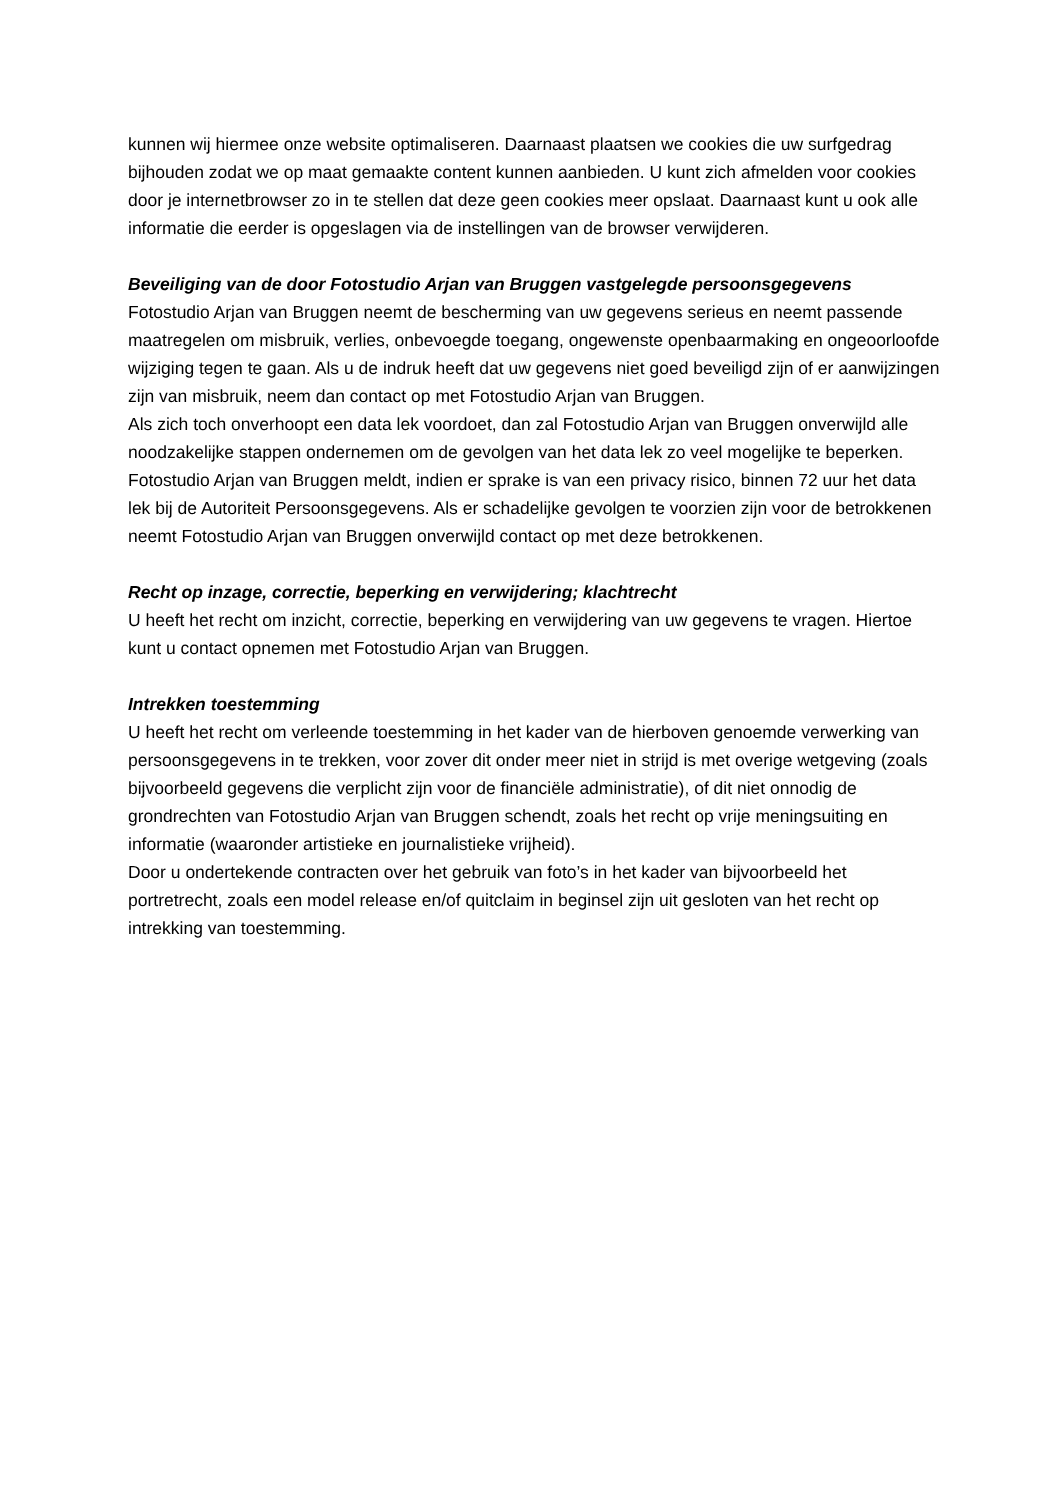kunnen wij hiermee onze website optimaliseren. Daarnaast plaatsen we cookies die uw surfgedrag bijhouden zodat we op maat gemaakte content kunnen aanbieden. U kunt zich afmelden voor cookies door je internetbrowser zo in te stellen dat deze geen cookies meer opslaat. Daarnaast kunt u ook alle informatie die eerder is opgeslagen via de instellingen van de browser verwijderen.
Beveiliging van de door Fotostudio Arjan van Bruggen vastgelegde persoonsgegevens
Fotostudio Arjan van Bruggen neemt de bescherming van uw gegevens serieus en neemt passende maatregelen om misbruik, verlies, onbevoegde toegang, ongewenste openbaarmaking en ongeoorloofde wijziging tegen te gaan. Als u de indruk heeft dat uw gegevens niet goed beveiligd zijn of er aanwijzingen zijn van misbruik, neem dan contact op met Fotostudio Arjan van Bruggen.
Als zich toch onverhoopt een data lek voordoet, dan zal Fotostudio Arjan van Bruggen onverwijld alle noodzakelijke stappen ondernemen om de gevolgen van het data lek zo veel mogelijke te beperken. Fotostudio Arjan van Bruggen meldt, indien er sprake is van een privacy risico, binnen 72 uur het data lek bij de Autoriteit Persoonsgegevens. Als er schadelijke gevolgen te voorzien zijn voor de betrokkenen neemt Fotostudio Arjan van Bruggen onverwijld contact op met deze betrokkenen.
Recht op inzage, correctie, beperking en verwijdering; klachtrecht
U heeft het recht om inzicht, correctie, beperking en verwijdering van uw gegevens te vragen. Hiertoe kunt u contact opnemen met Fotostudio Arjan van Bruggen.
Intrekken toestemming
U heeft het recht om verleende toestemming in het kader van de hierboven genoemde verwerking van persoonsgegevens in te trekken, voor zover dit onder meer niet in strijd is met overige wetgeving (zoals bijvoorbeeld gegevens die verplicht zijn voor de financiële administratie), of dit niet onnodig de grondrechten van Fotostudio Arjan van Bruggen schendt, zoals het recht op vrije meningsuiting en informatie (waaronder artistieke en journalistieke vrijheid).
Door u ondertekende contracten over het gebruik van foto’s in het kader van bijvoorbeeld het portretrecht, zoals een model release en/of quitclaim in beginsel zijn uit gesloten van het recht op intrekking van toestemming.